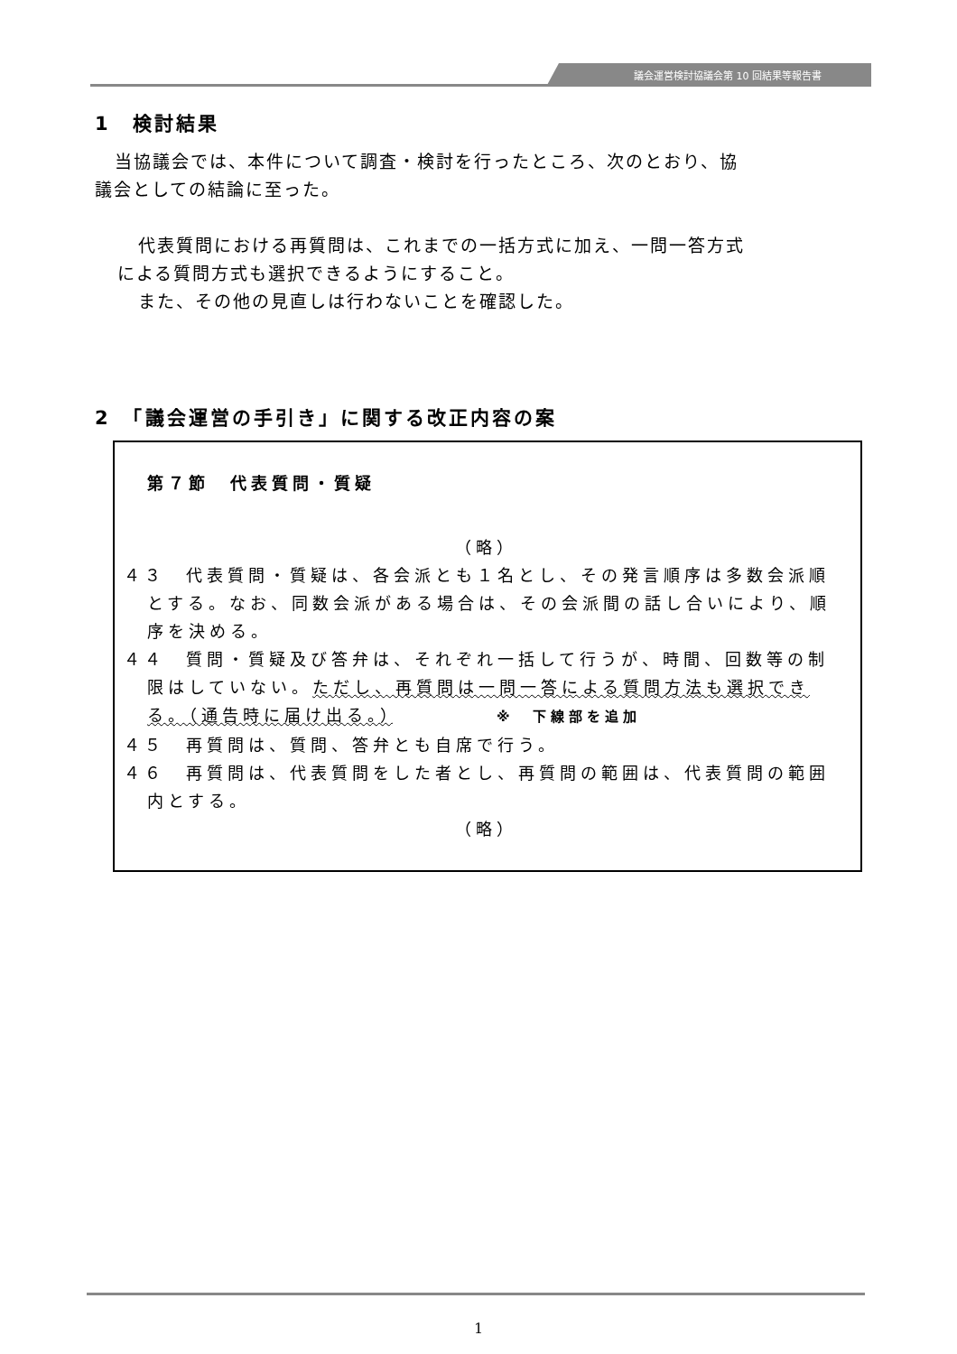議会運営検討協議会第 10 回結果等報告書
1　検討結果
当協議会では、本件について調査・検討を行ったところ、次のとおり、協
議会としての結論に至った。
代表質問における再質問は、これまでの一括方式に加え、一問一答方式
による質問方式も選択できるようにすること。
また、その他の見直しは行わないことを確認した。
2　「議会運営の手引き」に関する改正内容の案
第７節　代表質問・質疑
（略）
４３　代表質問・質疑は、各会派とも１名とし、その発言順序は多数会派順とする。なお、同数会派がある場合は、その会派間の話し合いにより、順序を決める。
４４　質問・質疑及び答弁は、それぞれ一括して行うが、時間、回数等の制限はしていない。ただし、再質問は一問一答による質問方法も選択できる。（通告時に届け出る。）　　　　　※　下線部を追加
４５　再質問は、質問、答弁とも自席で行う。
４６　再質問は、代表質問をした者とし、再質問の範囲は、代表質問の範囲内とする。
（略）
1